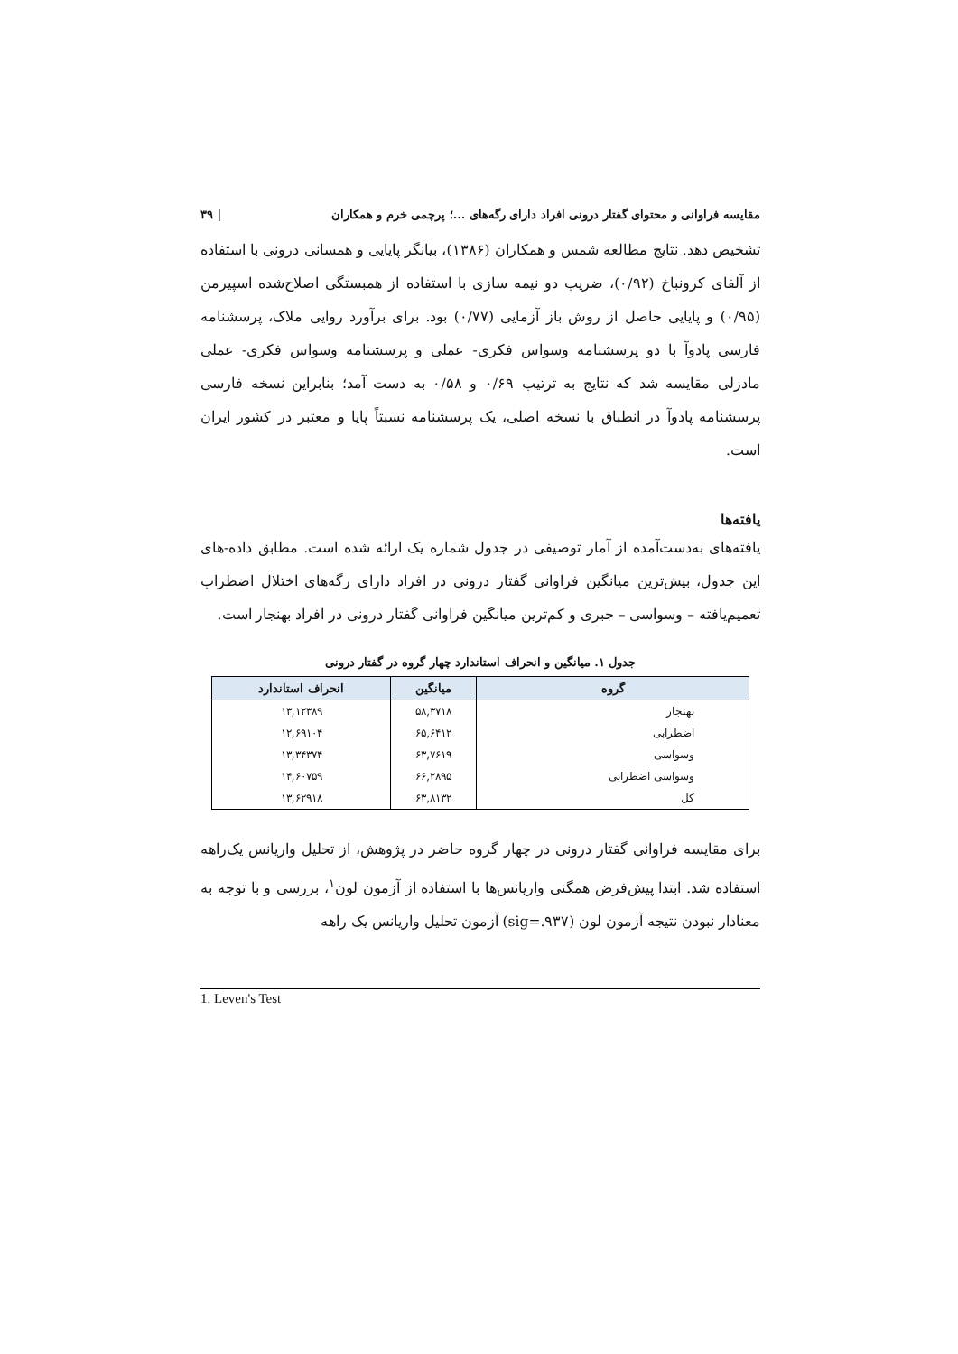مقایسه فراوانی و محتوای گفتار درونی افراد دارای رگه‌های ...؛ پرچمی خرم و همکاران | ۳۹
تشخیص دهد. نتایج مطالعه شمس و همکاران (۱۳۸۶)، بیانگر پایایی و همسانی درونی با استفاده از آلفای کرونباخ (۰/۹۲)، ضریب دو نیمه سازی با استفاده از همبستگی اصلاح‌شده اسپیرمن (۰/۹۵) و پایایی حاصل از روش باز آزمایی (۰/۷۷) بود. برای برآورد روایی ملاک، پرسشنامه فارسی پادوآ با دو پرسشنامه وسواس فکری- عملی و پرسشنامه وسواس فکری- عملی مادزلی مقایسه شد که نتایج به ترتیب ۰/۶۹ و ۰/۵۸ به دست آمد؛ بنابراین نسخه فارسی پرسشنامه پادوآ در انطباق با نسخه اصلی، یک پرسشنامه نسبتاً پایا و معتبر در کشور ایران است.
یافته‌ها
یافته‌های به‌دست‌آمده از آمار توصیفی در جدول شماره یک ارائه شده است. مطابق داده-های این جدول، بیش‌ترین میانگین فراوانی گفتار درونی در افراد دارای رگه‌های اختلال اضطراب تعمیم‌یافته – وسواسی – جبری و کم‌ترین میانگین فراوانی گفتار درونی در افراد بهنجار است.
جدول ۱. میانگین و انحراف استاندارد چهار گروه در گفتار درونی
| گروه | میانگین | انحراف استاندارد |
| --- | --- | --- |
| بهنجار | ۵۸,۳۷۱۸ | ۱۳,۱۲۳۸۹ |
| اضطرابی | ۶۵,۶۴۱۲ | ۱۲,۶۹۱۰۴ |
| وسواسی | ۶۳,۷۶۱۹ | ۱۳,۳۴۳۷۴ |
| وسواسی اضطرابی | ۶۶,۲۸۹۵ | ۱۴,۶۰۷۵۹ |
| کل | ۶۳,۸۱۳۲ | ۱۳,۶۲۹۱۸ |
برای مقایسه فراوانی گفتار درونی در چهار گروه حاضر در پژوهش، از تحلیل واریانس یک‌راهه استفاده شد. ابتدا پیش‌فرض همگنی واریانس‌ها با استفاده از آزمون لون<sup>۱</sup>، بررسی و با توجه به معنادار نبودن نتیجه آزمون لون (sig=.۹۳۷) آزمون تحلیل واریانس یک راهه
1. Leven's Test